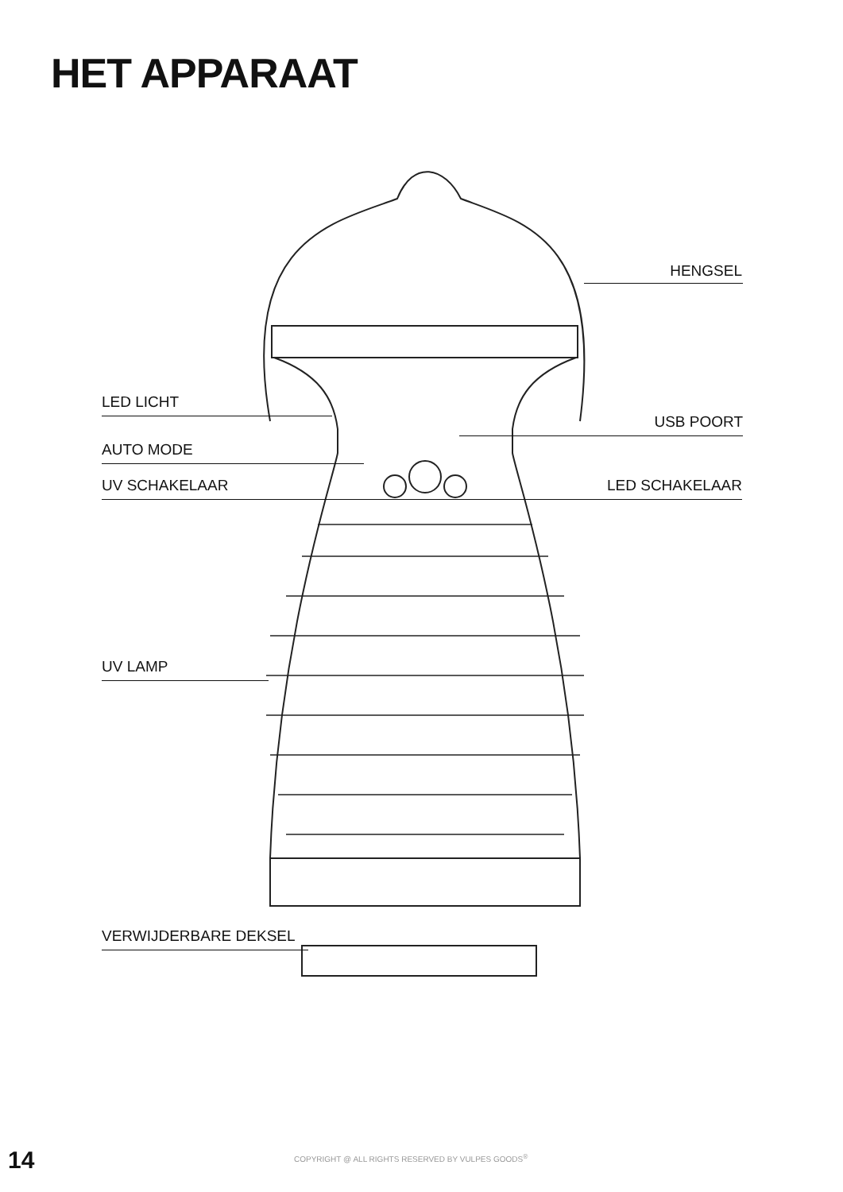HET APPARAAT
HENGSEL
LED LICHT
USB POORT
AUTO MODE
UV SCHAKELAAR LED SCHAKELAAR
UV LAMP
VERWIJDERBARE DEKSEL
14
COPYRIGHT @ ALL RIGHTS RESERVED BY VULPES GOODS<sup>®</sup>